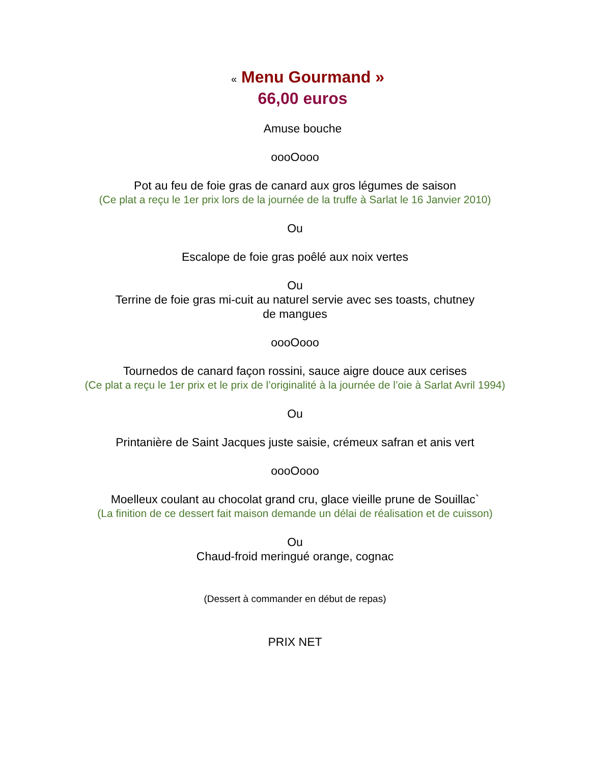« Menu Gourmand »
66,00 euros
Amuse bouche
oooOooo
Pot au feu de foie gras de canard aux gros légumes de saison
(Ce plat a reçu le 1er prix lors de la journée de la truffe à Sarlat le 16 Janvier 2010)
Ou
Escalope de foie gras poêlé aux noix vertes
Ou
Terrine de foie gras mi-cuit au naturel servie avec ses toasts, chutney
de mangues
oooOooo
Tournedos de canard façon rossini, sauce aigre douce aux cerises
(Ce plat a reçu le 1er prix et le prix de l’originalité à la journée de l’oie à Sarlat Avril 1994)
Ou
Printanière de Saint Jacques juste saisie, crémeux safran et anis vert
oooOooo
Moelleux coulant au chocolat grand cru, glace vieille prune de Souillac`
(La finition de ce dessert fait maison demande un délai de réalisation et de cuisson)
Ou
Chaud-froid meringué orange, cognac
(Dessert à commander en début de repas)
PRIX NET